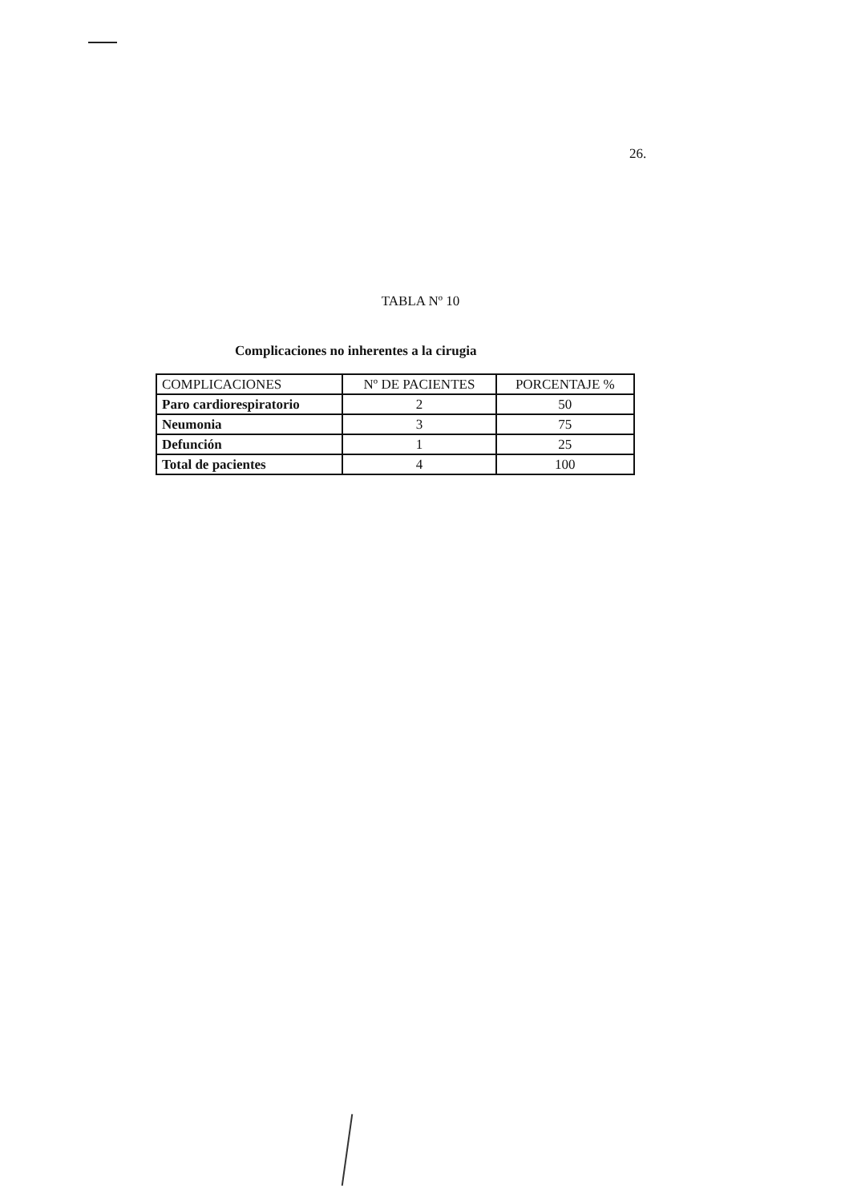26.
TABLA Nº 10
Complicaciones no inherentes a la cirugia
| COMPLICACIONES | Nº DE PACIENTES | PORCENTAJE % |
| --- | --- | --- |
| Paro cardiorespiratorio | 2 | 50 |
| Neumonia | 3 | 75 |
| Defunción | 1 | 25 |
| Total de pacientes | 4 | 100 |